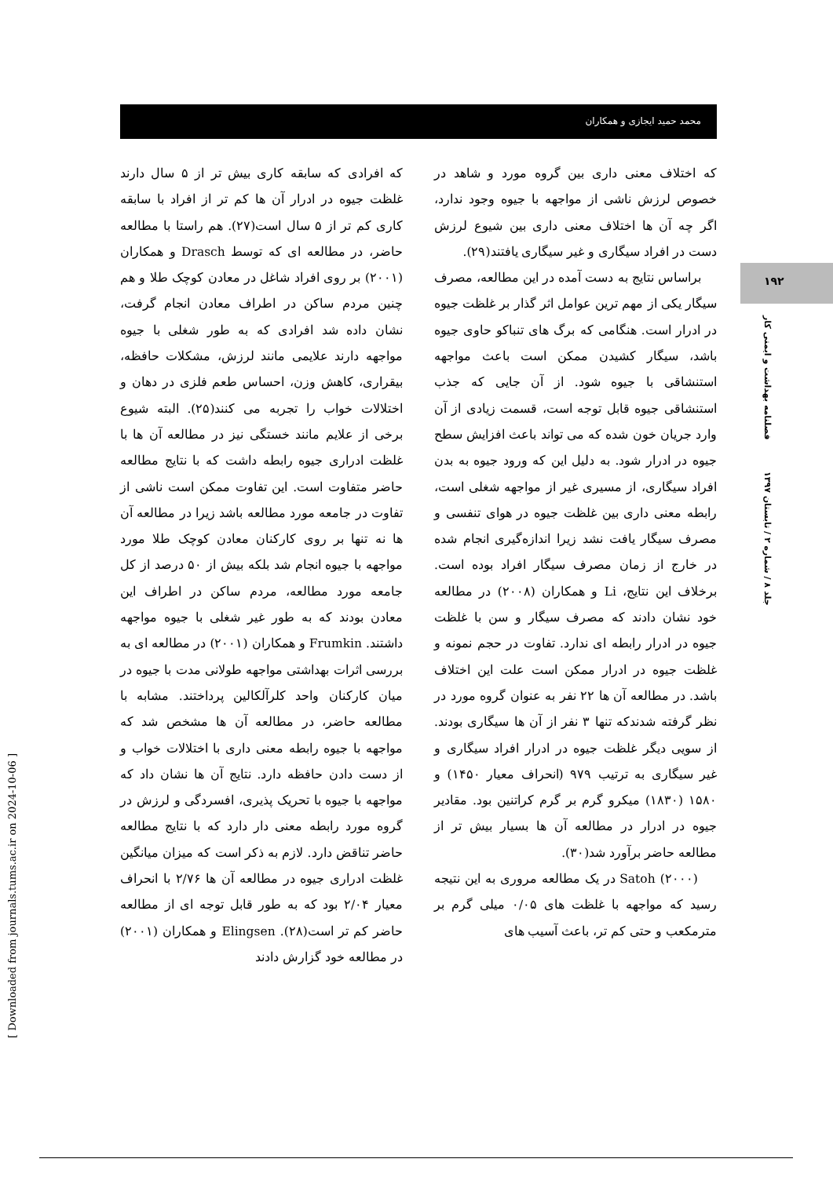محمد حمید ایجازی و همکاران
که افرادی که سابقه کاری بیش تر از ۵ سال دارند غلظت جیوه در ادرار آن ها کم تر از افراد با سابقه کاری کم تر از ۵ سال است(۲۷). هم راستا با مطالعه حاضر، در مطالعه ای که توسط Drasch و همکاران (۲۰۰۱) بر روی افراد شاغل در معادن کوچک طلا و هم چنین مردم ساکن در اطراف معادن انجام گرفت، نشان داده شد افرادی که به طور شغلی با جیوه مواجهه دارند علایمی مانند لرزش، مشکلات حافظه، بیقراری، کاهش وزن، احساس طعم فلزی در دهان و اختلالات خواب را تجربه می کنند(۲۵). البته شیوع برخی از علایم مانند خستگی نیز در مطالعه آن ها با غلظت ادراری جیوه رابطه داشت که با نتایج مطالعه حاضر متفاوت است. این تفاوت ممکن است ناشی از تفاوت در جامعه مورد مطالعه باشد زیرا در مطالعه آن ها نه تنها بر روی کارکنان معادن کوچک طلا مورد مواجهه با جیوه انجام شد بلکه بیش از ۵۰ درصد از کل جامعه مورد مطالعه، مردم ساکن در اطراف این معادن بودند که به طور غیر شغلی با جیوه مواجهه داشتند. Frumkin و همکاران (۲۰۰۱) در مطالعه ای به بررسی اثرات بهداشتی مواجهه طولانی مدت با جیوه در میان کارکنان واحد کلرآلکالین پرداختند. مشابه با مطالعه حاضر، در مطالعه آن ها مشخص شد که مواجهه با جیوه رابطه معنی داری با اختلالات خواب و از دست دادن حافظه دارد. نتایج آن ها نشان داد که مواجهه با جیوه با تحریک پذیری، افسردگی و لرزش در گروه مورد رابطه معنی دار دارد که با نتایج مطالعه حاضر تناقض دارد. لازم به ذکر است که میزان میانگین غلظت ادراری جیوه در مطالعه آن ها ۲/۷۶ با انحراف معیار ۲/۰۴ بود که به طور قابل توجه ای از مطالعه حاضر کم تر است(۲۸). Elingsen و همکاران (۲۰۰۱) در مطالعه خود گزارش دادند
که اختلاف معنی داری بین گروه مورد و شاهد در خصوص لرزش ناشی از مواجهه با جیوه وجود ندارد، اگر چه آن ها اختلاف معنی داری بین شیوع لرزش دست در افراد سیگاری و غیر سیگاری یافتند(۲۹).
براساس نتایج به دست آمده در این مطالعه، مصرف سیگار یکی از مهم ترین عوامل اثر گذار بر غلظت جیوه در ادرار است. هنگامی که برگ های تنباکو حاوی جیوه باشد، سیگار کشیدن ممکن است باعث مواجهه استنشاقی با جیوه شود. از آن جایی که جذب استنشاقی جیوه قابل توجه است، قسمت زیادی از آن وارد جریان خون شده که می تواند باعث افزایش سطح جیوه در ادرار شود. به دلیل این که ورود جیوه به بدن افراد سیگاری، از مسیری غیر از مواجهه شغلی است، رابطه معنی داری بین غلظت جیوه در هوای تنفسی و مصرف سیگار یافت نشد زیرا اندازه‌گیری انجام شده در خارج از زمان مصرف سیگار افراد بوده است. برخلاف این نتایج، Li و همکاران (۲۰۰۸) در مطالعه خود نشان دادند که مصرف سیگار و سن با غلظت جیوه در ادرار رابطه ای ندارد. تفاوت در حجم نمونه و غلظت جیوه در ادرار ممکن است علت این اختلاف باشد. در مطالعه آن ها ۲۲ نفر به عنوان گروه مورد در نظر گرفته شدندکه تنها ۳ نفر از آن ها سیگاری بودند. از سویی دیگر غلظت جیوه در ادرار افراد سیگاری و غیر سیگاری به ترتیب ۹۷۹ (انحراف معیار ۱۴۵۰) و ۱۵۸۰ (۱۸۳۰) میکرو گرم بر گرم کراتنین بود. مقادیر جیوه در ادرار در مطالعه آن ها بسیار بیش تر از مطالعه حاضر برآورد شد(۳۰).
Satoh (۲۰۰۰) در یک مطالعه مروری به این نتیجه رسید که مواجهه با غلظت های ۰/۰۵ میلی گرم بر مترمکعب و حتی کم تر، باعث آسیب های
۱۹۲
فصلنامه بهداشت و ایمنی کار
جلد ۸ / شماره ۲ / تابستان ۱۳۹۷
[ Downloaded from journals.tums.ac.ir on 2024-10-06 ]